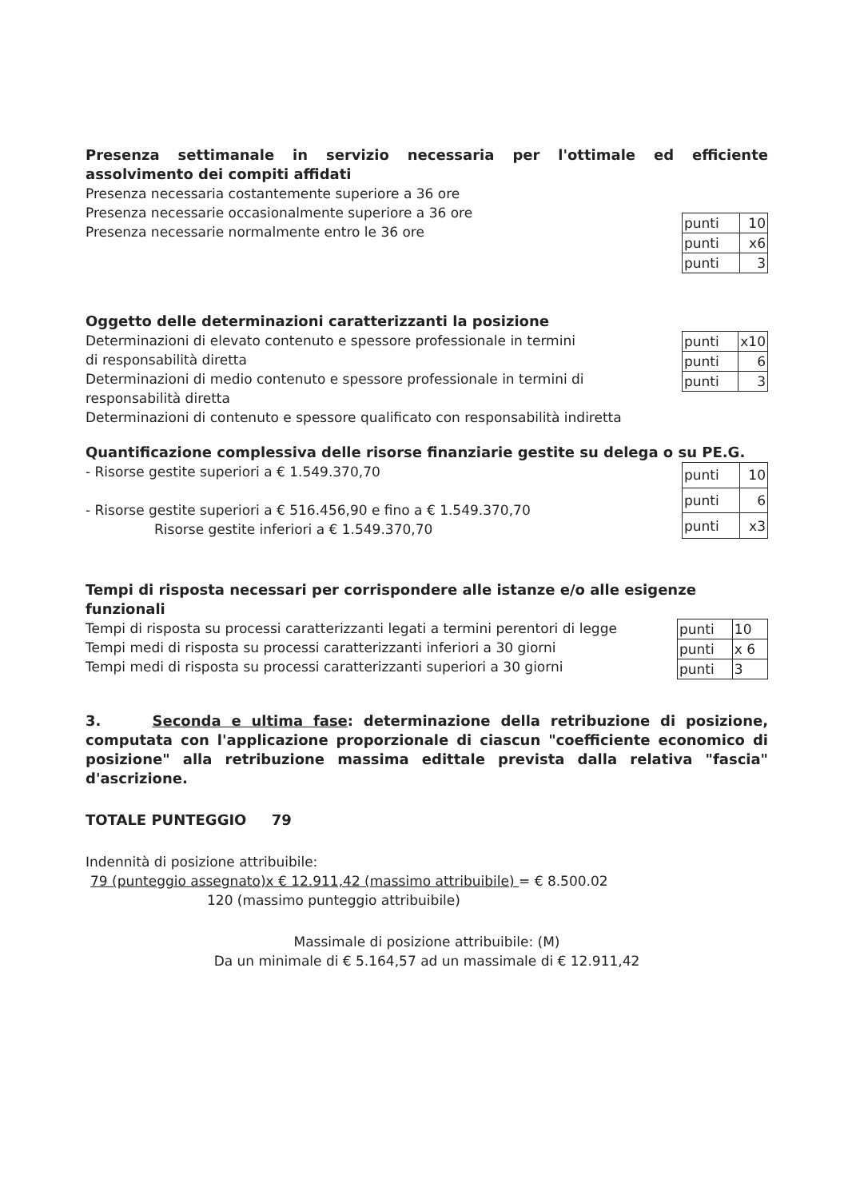Presenza settimanale in servizio necessaria per l'ottimale ed efficiente assolvimento dei compiti affidati
Presenza necessaria costantemente superiore a 36 ore
Presenza necessarie occasionalmente superiore a 36 ore
Presenza necessarie normalmente entro le 36 ore
| punti | 10 |
| punti | x6 |
| punti | 3 |
Oggetto delle determinazioni caratterizzanti la posizione
Determinazioni di elevato contenuto e spessore professionale in termini
di responsabilità diretta
Determinazioni di medio contenuto e spessore professionale in termini di
responsabilità diretta
Determinazioni di contenuto e spessore qualificato con responsabilità indiretta
| punti | x10 |
| punti | 6 |
| punti | 3 |
Quantificazione complessiva delle risorse finanziarie gestite su delega o su PE.G.
- Risorse gestite superiori a € 1.549.370,70
- Risorse gestite superiori a € 516.456,90 e fino a € 1.549.370,70
Risorse gestite inferiori a € 1.549.370,70
| punti | 10 |
| punti | 6 |
| punti | x3 |
Tempi di risposta necessari per corrispondere alle istanze e/o alle esigenze funzionali
Tempi di risposta su processi caratterizzanti legati a termini perentori di legge
Tempi medi di risposta su processi caratterizzanti inferiori a 30 giorni
Tempi medi di risposta su processi caratterizzanti superiori a 30 giorni
| punti | 10 |
| punti | x 6 |
| punti | 3 |
3. Seconda e ultima fase: determinazione della retribuzione di posizione, computata con l'applicazione proporzionale di ciascun "coefficiente economico di posizione" alla retribuzione massima edittale prevista dalla relativa "fascia" d'ascrizione.
TOTALE PUNTEGGIO 79
Indennità di posizione attribuibile:
79 (punteggio assegnato)x € 12.911,42 (massimo attribuibile) = € 8.500.02
120 (massimo punteggio attribuibile)
Massimale di posizione attribuibile: (M)
Da un minimale di € 5.164,57 ad un massimale di € 12.911,42